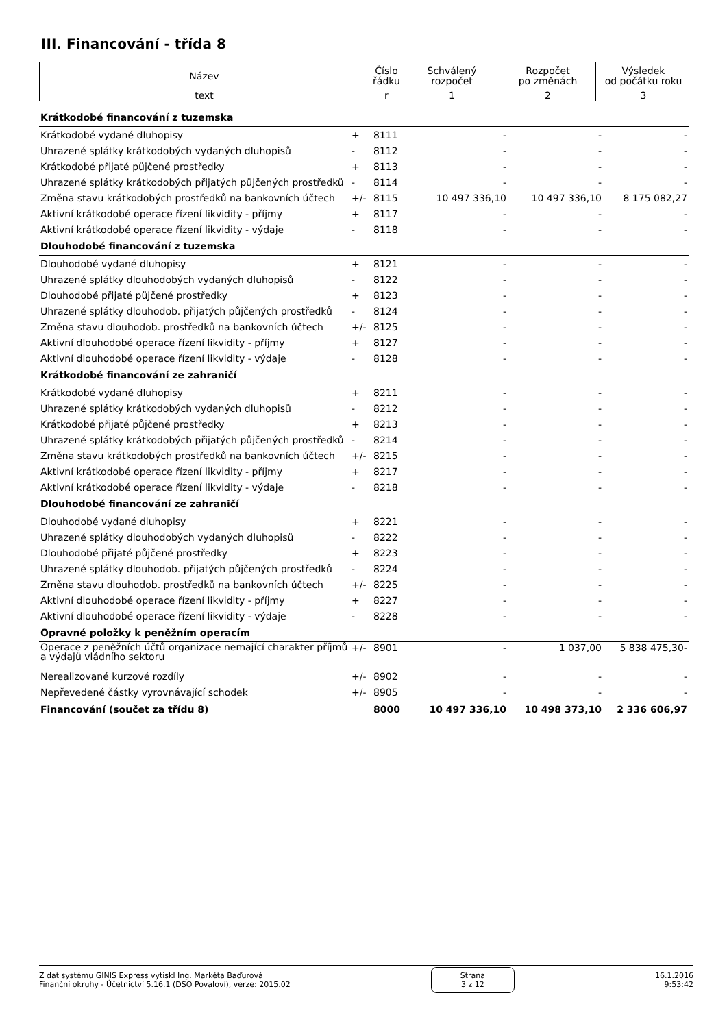III. Financování - třída 8
| Název | Číslo řádku | Schválený rozpočet | Rozpočet po změnách | Výsledek od počátku roku |
| --- | --- | --- | --- | --- |
| text | r | 1 | 2 | 3 |
| Krátkodobé financování z tuzemska | | | | | |
| Krátkodobé vydané dluhopisy | + | 8111 | - | - | - |
| Uhrazené splátky krátkodobých vydaných dluhopisů | - | 8112 | - | - | - |
| Krátkodobé přijaté půjčené prostředky | + | 8113 | - | - | - |
| Uhrazené splátky krátkodobých přijatých půjčených prostředků | - | 8114 | - | - | - |
| Změna stavu krátkodobých prostředků na bankovních účtech | +/- | 8115 | 10 497 336,10 | 10 497 336,10 | 8 175 082,27 |
| Aktivní krátkodobé operace řízení likvidity - příjmy | + | 8117 | - | - | - |
| Aktivní krátkodobé operace řízení likvidity - výdaje | - | 8118 | - | - | - |
| Dlouhodobé financování z tuzemska | | | | | |
| Dlouhodobé vydané dluhopisy | + | 8121 | - | - | - |
| Uhrazené splátky dlouhodobých vydaných dluhopisů | - | 8122 | - | - | - |
| Dlouhodobé přijaté půjčené prostředky | + | 8123 | - | - | - |
| Uhrazené splátky dlouhodob. přijatých půjčených prostředků | - | 8124 | - | - | - |
| Změna stavu dlouhodob. prostředků na bankovních účtech | +/- | 8125 | - | - | - |
| Aktivní dlouhodobé operace řízení likvidity - příjmy | + | 8127 | - | - | - |
| Aktivní dlouhodobé operace řízení likvidity - výdaje | - | 8128 | - | - | - |
| Krátkodobé financování ze zahraničí | | | | | |
| Krátkodobé vydané dluhopisy | + | 8211 | - | - | - |
| Uhrazené splátky krátkodobých vydaných dluhopisů | - | 8212 | - | - | - |
| Krátkodobé přijaté půjčené prostředky | + | 8213 | - | - | - |
| Uhrazené splátky krátkodobých přijatých půjčených prostředků | - | 8214 | - | - | - |
| Změna stavu krátkodobých prostředků na bankovních účtech | +/- | 8215 | - | - | - |
| Aktivní krátkodobé operace řízení likvidity - příjmy | + | 8217 | - | - | - |
| Aktivní krátkodobé operace řízení likvidity - výdaje | - | 8218 | - | - | - |
| Dlouhodobé financování ze zahraničí | | | | | |
| Dlouhodobé vydané dluhopisy | + | 8221 | - | - | - |
| Uhrazené splátky dlouhodobých vydaných dluhopisů | - | 8222 | - | - | - |
| Dlouhodobé přijaté půjčené prostředky | + | 8223 | - | - | - |
| Uhrazené splátky dlouhodob. přijatých půjčených prostředků | - | 8224 | - | - | - |
| Změna stavu dlouhodob. prostředků na bankovních účtech | +/- | 8225 | - | - | - |
| Aktivní dlouhodobé operace řízení likvidity - příjmy | + | 8227 | - | - | - |
| Aktivní dlouhodobé operace řízení likvidity - výdaje | - | 8228 | - | - | - |
| Opravné položky k peněžním operacím | | | | | |
| Operace z peněžních účtů organizace nemající charakter příjmů a výdajů vládního sektoru | +/- | 8901 | - | 1 037,00 | 5 838 475,30- |
| Nerealizované kurzové rozdíly | +/- | 8902 | - | - | - |
| Nepřevedené částky vyrovnávající schodek | +/- | 8905 | - | - | - |
| Financování (součet za třídu 8) | | 8000 | 10 497 336,10 | 10 498 373,10 | 2 336 606,97 |
Z dat systému GINIS Express vytiskl Ing. Markéta Baďurová
Finanční okruhy - Účetnictví 5.16.1 (DSO Povaloví), verze: 2015.02
Strana
3 z 12
16.1.2016
9:53:42